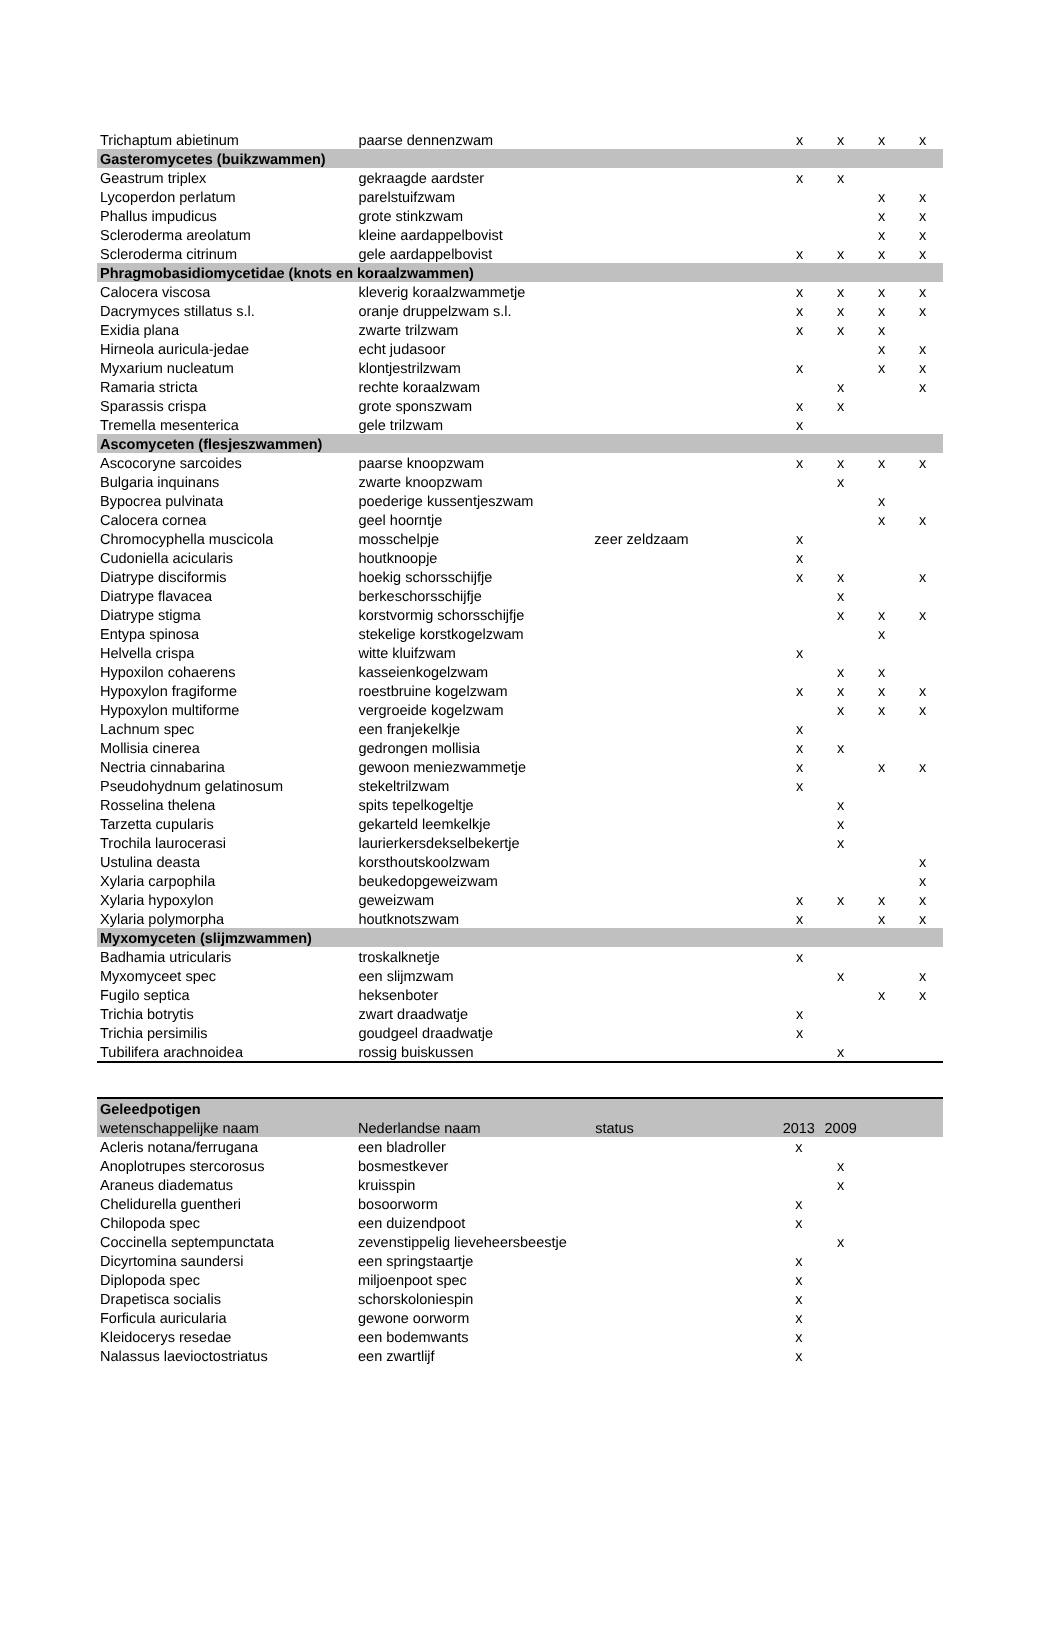| Trichaptum abietinum | paarse dennenzwam | | x | x | x | x |
| Gasteromycetes (buikzwammen) | | | | | | |
| Geastrum triplex | gekraagde aardster | | x | x | | |
| Lycoperdon perlatum | parelstuifzwam | | | | x | x |
| Phallus impudicus | grote stinkzwam | | | | x | x |
| Scleroderma areolatum | kleine aardappelbovist | | | | x | x |
| Scleroderma citrinum | gele aardappelbovist | | x | x | x | x |
| Phragmobasidiomycetidae (knots en koraalzwammen) | | | | | | |
| Calocera viscosa | kleverig koraalzwammetje | | x | x | x | x |
| Dacrymyces stillatus s.l. | oranje druppelzwam s.l. | | x | x | x | x |
| Exidia plana | zwarte trilzwam | | x | x | x | |
| Hirneola auricula-jedae | echt judasoor | | | | x | x |
| Myxarium nucleatum | klontjestrilzwam | | x | | x | x |
| Ramaria stricta | rechte koraalzwam | | | x | | x |
| Sparassis crispa | grote sponszwam | | x | x | | |
| Tremella mesenterica | gele trilzwam | | x | | | |
| Ascomyceten (flesjeszwammen) | | | | | | |
| Ascocoryne sarcoides | paarse knoopzwam | | x | x | x | x |
| Bulgaria inquinans | zwarte knoopzwam | | | x | | |
| Bypocrea pulvinata | poederige kussentjeszwam | | | | x | |
| Calocera cornea | geel hoorntje | | | | x | x |
| Chromocyphella muscicola | mosschelpje | zeer zeldzaam | x | | | |
| Cudoniella acicularis | houtknoopje | | x | | | |
| Diatrype disciformis | hoekig schorsschijfje | | x | x | | x |
| Diatrype flavacea | berkeschorsschijfje | | | x | | |
| Diatrype stigma | korstvormig schorsschijfje | | | x | x | x |
| Entypa spinosa | stekelige korstkogelzwam | | | | x | |
| Helvella crispa | witte kluifzwam | | x | | | |
| Hypoxilon cohaerens | kasseienkogelzwam | | | x | x | |
| Hypoxylon fragiforme | roestbruine kogelzwam | | x | x | x | x |
| Hypoxylon multiforme | vergroeide kogelzwam | | | x | x | x |
| Lachnum spec | een franjekelkje | | x | | | |
| Mollisia cinerea | gedrongen mollisia | | x | x | | |
| Nectria cinnabarina | gewoon meniezwammetje | | x | | x | x |
| Pseudohydnum gelatinosum | stekeltrilzwam | | x | | | |
| Rosselina thelena | spits tepelkogeltje | | | x | | |
| Tarzetta cupularis | gekarteld leemkelkje | | | x | | |
| Trochila laurocerasi | laurierkersdekselbekertje | | | x | | |
| Ustulina deasta | korsthoutskoolzwam | | | | | x |
| Xylaria carpophila | beukedopgeweizwam | | | | | x |
| Xylaria hypoxylon | geweizwam | | x | x | x | x |
| Xylaria polymorpha | houtknotszwam | | x | | x | x |
| Myxomyceten (slijmzwammen) | | | | | | |
| Badhamia utricularis | troskalknetje | | x | | | |
| Myxomyceet spec | een slijmzwam | | | x | | x |
| Fugilo septica | heksenboter | | | | x | x |
| Trichia botrytis | zwart draadwatje | | x | | | |
| Trichia persimilis | goudgeel draadwatje | | x | | | |
| Tubilifera arachnoidea | rossig buiskussen | | | x | | |
| Geleedpotigen | | | | | | |
| wetenschappelijke naam | Nederlandse naam | status | 2013 | 2009 | | |
| Acleris notana/ferrugana | een bladroller | | x | | | |
| Anoplotrupes stercorosus | bosmestkever | | | x | | |
| Araneus diadematus | kruisspin | | | x | | |
| Chelidurella guentheri | bosoorworm | | x | | | |
| Chilopoda spec | een duizendpoot | | x | | | |
| Coccinella septempunctata | zevenstippelig lieveheersbeestje | | | x | | |
| Dicyrtomina saundersi | een springstaartje | | x | | | |
| Diplopoda spec | miljoenpoot spec | | x | | | |
| Drapetisca socialis | schorskoloniespin | | x | | | |
| Forficula auricularia | gewone oorworm | | x | | | |
| Kleidocerys resedae | een bodemwants | | x | | | |
| Nalassus laevioctostriatus | een zwartlijf | | x | | | |